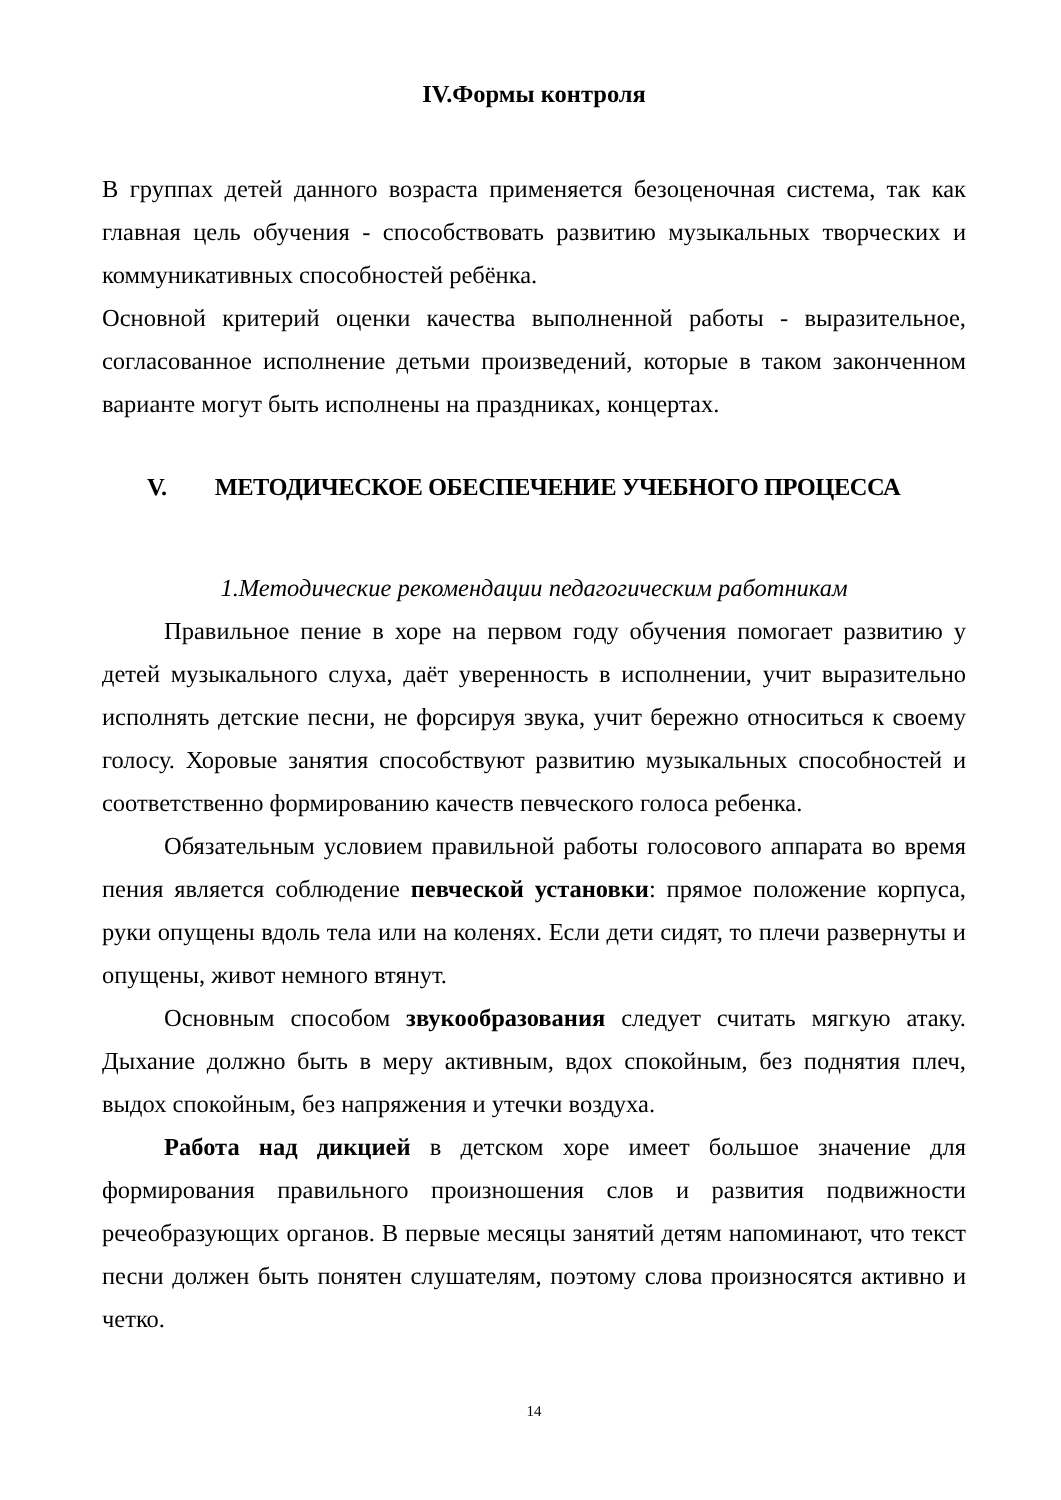IV.Формы контроля
В группах детей данного возраста применяется безоценочная система, так как главная цель обучения - способствовать развитию музыкальных творческих и коммуникативных способностей ребёнка.
Основной критерий оценки качества выполненной работы - выразительное, согласованное исполнение детьми произведений, которые в таком законченном варианте могут быть исполнены на праздниках, концертах.
V. МЕТОДИЧЕСКОЕ ОБЕСПЕЧЕНИЕ УЧЕБНОГО ПРОЦЕССА
1.Методические рекомендации педагогическим работникам
Правильное пение в хоре на первом году обучения помогает развитию у детей музыкального слуха, даёт уверенность в исполнении, учит выразительно исполнять детские песни, не форсируя звука, учит бережно относиться к своему голосу. Хоровые занятия способствуют развитию музыкальных способностей и соответственно формированию качеств певческого голоса ребенка.
Обязательным условием правильной работы голосового аппарата во время пения является соблюдение певческой установки: прямое положение корпуса, руки опущены вдоль тела или на коленях. Если дети сидят, то плечи развернуты и опущены, живот немного втянут.
Основным способом звукообразования следует считать мягкую атаку. Дыхание должно быть в меру активным, вдох спокойным, без поднятия плеч, выдох спокойным, без напряжения и утечки воздуха.
Работа над дикцией в детском хоре имеет большое значение для формирования правильного произношения слов и развития подвижности речеобразующих органов. В первые месяцы занятий детям напоминают, что текст песни должен быть понятен слушателям, поэтому слова произносятся активно и четко.
14